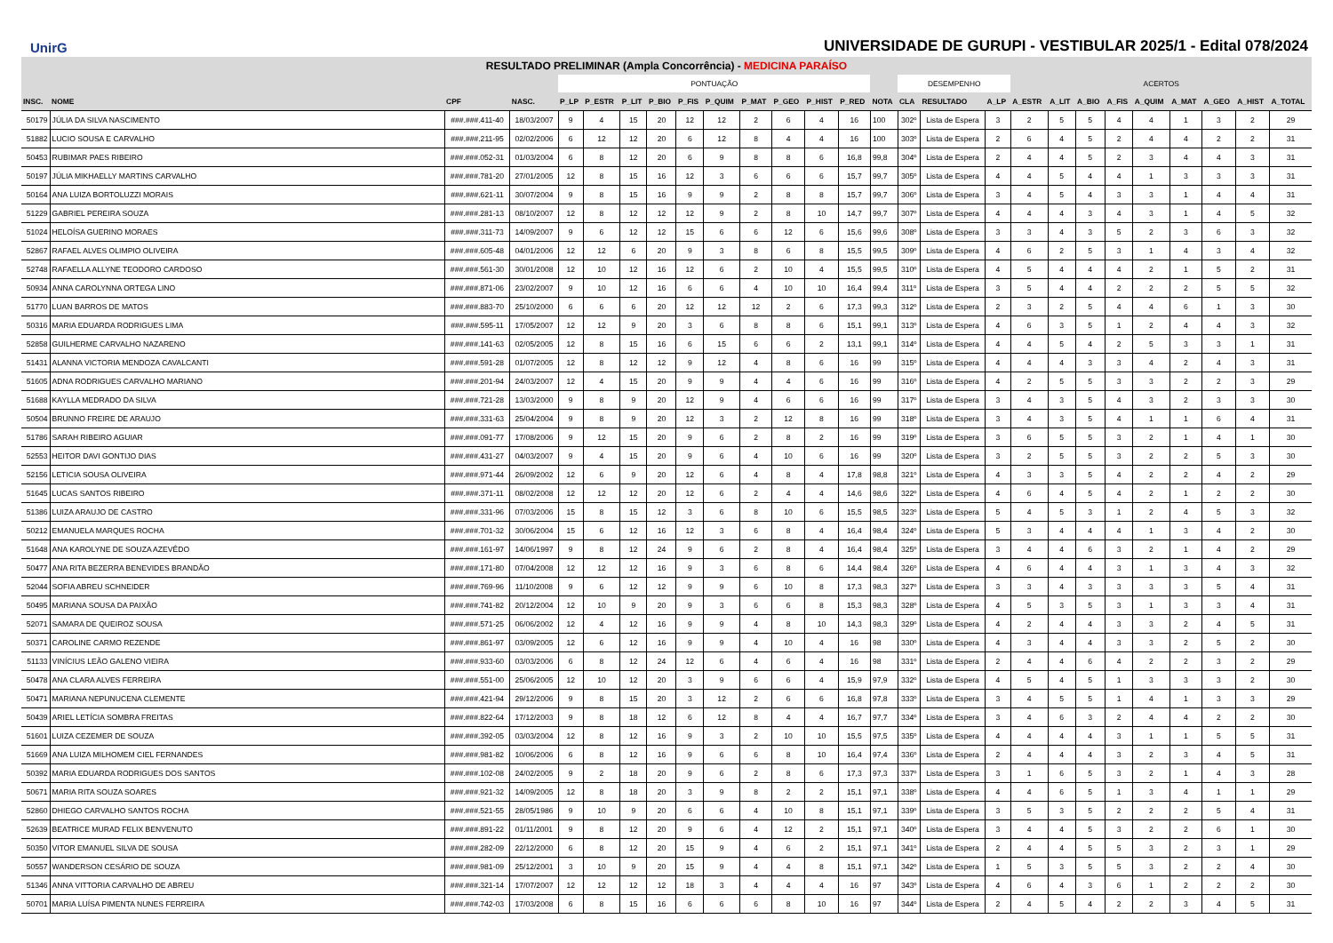UnirG
UNIVERSIDADE DE GURUPI - VESTIBULAR 2025/1 - Edital 078/2024
RESULTADO PRELIMINAR (Ampla Concorrência) - MEDICINA PARAÍSO
| | | | | PONTUAÇÃO | | | | | | | | | | | DESEMPENHO | | | ACERTOS | | | | | | | | |
| --- | --- | --- | --- | --- | --- | --- | --- | --- | --- | --- | --- | --- | --- | --- | --- | --- | --- | --- | --- | --- | --- | --- | --- | --- | --- | --- |
| INSC. | NOME | CPF | NASC. | P_LP | P_ESTR | P_LIT | P_BIO | P_FIS | P_QUIM | P_MAT | P_GEO | P_HIST | P_RED | NOTA | CLA | RESULTADO | A_LP | A_ESTR | A_LIT | A_BIO | A_FIS | A_QUIM | A_MAT | A_GEO | A_HIST | A_TOTAL |
| 50179 | JÚLIA DA SILVA NASCIMENTO | ###.###.411-40 | 18/03/2007 | 9 | 4 | 15 | 20 | 12 | 12 | 2 | 6 | 4 | 16 | 100 | 302º | Lista de Espera | 3 | 2 | 5 | 5 | 4 | 4 | 1 | 3 | 2 | 29 |
| 51882 | LUCIO SOUSA E CARVALHO | ###.###.211-95 | 02/02/2006 | 6 | 12 | 12 | 20 | 6 | 12 | 8 | 4 | 4 | 16 | 100 | 303º | Lista de Espera | 2 | 6 | 4 | 5 | 2 | 4 | 4 | 2 | 2 | 31 |
| 50453 | RUBIMAR PAES RIBEIRO | ###.###.052-31 | 01/03/2004 | 6 | 8 | 12 | 20 | 6 | 9 | 8 | 8 | 6 | 16,8 | 99,8 | 304º | Lista de Espera | 2 | 4 | 4 | 5 | 2 | 3 | 4 | 4 | 3 | 31 |
| 50197 | JÚLIA MIKHAELLY MARTINS CARVALHO | ###.###.781-20 | 27/01/2005 | 12 | 8 | 15 | 16 | 12 | 3 | 6 | 6 | 6 | 15,7 | 99,7 | 305º | Lista de Espera | 4 | 4 | 5 | 4 | 4 | 1 | 3 | 3 | 3 | 31 |
| 50164 | ANA LUIZA BORTOLUZZI MORAIS | ###.###.621-11 | 30/07/2004 | 9 | 8 | 15 | 16 | 9 | 9 | 2 | 8 | 8 | 15,7 | 99,7 | 306º | Lista de Espera | 3 | 4 | 5 | 4 | 3 | 3 | 1 | 4 | 4 | 31 |
| 51229 | GABRIEL PEREIRA SOUZA | ###.###.281-13 | 08/10/2007 | 12 | 8 | 12 | 12 | 12 | 9 | 2 | 8 | 10 | 14,7 | 99,7 | 307º | Lista de Espera | 4 | 4 | 4 | 3 | 4 | 3 | 1 | 4 | 5 | 32 |
| 51024 | HELOÍSA GUERINO MORAES | ###.###.311-73 | 14/09/2007 | 9 | 6 | 12 | 12 | 15 | 6 | 6 | 12 | 6 | 15,6 | 99,6 | 308º | Lista de Espera | 3 | 3 | 4 | 3 | 5 | 2 | 3 | 6 | 3 | 32 |
| 52867 | RAFAEL ALVES OLIMPIO OLIVEIRA | ###.###.605-48 | 04/01/2006 | 12 | 12 | 6 | 20 | 9 | 3 | 8 | 6 | 8 | 15,5 | 99,5 | 309º | Lista de Espera | 4 | 6 | 2 | 5 | 3 | 1 | 4 | 3 | 4 | 32 |
| 52748 | RAFAELLA ALLYNE TEODORO CARDOSO | ###.###.561-30 | 30/01/2008 | 12 | 10 | 12 | 16 | 12 | 6 | 2 | 10 | 4 | 15,5 | 99,5 | 310º | Lista de Espera | 4 | 5 | 4 | 4 | 4 | 2 | 1 | 5 | 2 | 31 |
| 50934 | ANNA CAROLYNNA ORTEGA LINO | ###.###.871-06 | 23/02/2007 | 9 | 10 | 12 | 16 | 6 | 6 | 4 | 10 | 10 | 16,4 | 99,4 | 311º | Lista de Espera | 3 | 5 | 4 | 4 | 2 | 2 | 2 | 5 | 5 | 32 |
| 51770 | LUAN BARROS DE MATOS | ###.###.883-70 | 25/10/2000 | 6 | 6 | 6 | 20 | 12 | 12 | 12 | 2 | 6 | 17,3 | 99,3 | 312º | Lista de Espera | 2 | 3 | 2 | 5 | 4 | 4 | 6 | 1 | 3 | 30 |
| 50316 | MARIA EDUARDA RODRIGUES LIMA | ###.###.595-11 | 17/05/2007 | 12 | 12 | 9 | 20 | 3 | 6 | 8 | 8 | 6 | 15,1 | 99,1 | 313º | Lista de Espera | 4 | 6 | 3 | 5 | 1 | 2 | 4 | 4 | 3 | 32 |
| 52858 | GUILHERME CARVALHO NAZARENO | ###.###.141-63 | 02/05/2005 | 12 | 8 | 15 | 16 | 6 | 15 | 6 | 6 | 2 | 13,1 | 99,1 | 314º | Lista de Espera | 4 | 4 | 5 | 4 | 2 | 5 | 3 | 3 | 1 | 31 |
| 51431 | ALANNA VICTORIA MENDOZA CAVALCANTI | ###.###.591-28 | 01/07/2005 | 12 | 8 | 12 | 12 | 9 | 12 | 4 | 8 | 6 | 16 | 99 | 315º | Lista de Espera | 4 | 4 | 4 | 3 | 3 | 4 | 2 | 4 | 3 | 31 |
| 51605 | ADNA RODRIGUES CARVALHO MARIANO | ###.###.201-94 | 24/03/2007 | 12 | 4 | 15 | 20 | 9 | 9 | 4 | 4 | 6 | 16 | 99 | 316º | Lista de Espera | 4 | 2 | 5 | 5 | 3 | 3 | 2 | 2 | 3 | 29 |
| 51688 | KAYLLA MEDRADO DA SILVA | ###.###.721-28 | 13/03/2000 | 9 | 8 | 9 | 20 | 12 | 9 | 4 | 6 | 6 | 16 | 99 | 317º | Lista de Espera | 3 | 4 | 3 | 5 | 4 | 3 | 2 | 3 | 3 | 30 |
| 50504 | BRUNNO FREIRE DE ARAUJO | ###.###.331-63 | 25/04/2004 | 9 | 8 | 9 | 20 | 12 | 3 | 2 | 12 | 8 | 16 | 99 | 318º | Lista de Espera | 3 | 4 | 3 | 5 | 4 | 1 | 1 | 6 | 4 | 31 |
| 51786 | SARAH RIBEIRO AGUIAR | ###.###.091-77 | 17/08/2006 | 9 | 12 | 15 | 20 | 9 | 6 | 2 | 8 | 2 | 16 | 99 | 319º | Lista de Espera | 3 | 6 | 5 | 5 | 3 | 2 | 1 | 4 | 1 | 30 |
| 52553 | HEITOR DAVI GONTIJO DIAS | ###.###.431-27 | 04/03/2007 | 9 | 4 | 15 | 20 | 9 | 6 | 4 | 10 | 6 | 16 | 99 | 320º | Lista de Espera | 3 | 2 | 5 | 5 | 3 | 2 | 2 | 5 | 3 | 30 |
| 52156 | LETICIA SOUSA OLIVEIRA | ###.###.971-44 | 26/09/2002 | 12 | 6 | 9 | 20 | 12 | 6 | 4 | 8 | 4 | 17,8 | 98,8 | 321º | Lista de Espera | 4 | 3 | 3 | 5 | 4 | 2 | 2 | 4 | 2 | 29 |
| 51645 | LUCAS SANTOS RIBEIRO | ###.###.371-11 | 08/02/2008 | 12 | 12 | 12 | 20 | 12 | 6 | 2 | 4 | 4 | 14,6 | 98,6 | 322º | Lista de Espera | 4 | 6 | 4 | 5 | 4 | 2 | 1 | 2 | 2 | 30 |
| 51386 | LUIZA ARAUJO DE CASTRO | ###.###.331-96 | 07/03/2006 | 15 | 8 | 15 | 12 | 3 | 6 | 8 | 10 | 6 | 15,5 | 98,5 | 323º | Lista de Espera | 5 | 4 | 5 | 3 | 1 | 2 | 4 | 5 | 3 | 32 |
| 50212 | EMANUELA MARQUES ROCHA | ###.###.701-32 | 30/06/2004 | 15 | 6 | 12 | 16 | 12 | 3 | 6 | 8 | 4 | 16,4 | 98,4 | 324º | Lista de Espera | 5 | 3 | 4 | 4 | 4 | 1 | 3 | 4 | 2 | 30 |
| 51648 | ANA KAROLYNE DE SOUZA AZEVÊDO | ###.###.161-97 | 14/06/1997 | 9 | 8 | 12 | 24 | 9 | 6 | 2 | 8 | 4 | 16,4 | 98,4 | 325º | Lista de Espera | 3 | 4 | 4 | 6 | 3 | 2 | 1 | 4 | 2 | 29 |
| 50477 | ANA RITA BEZERRA BENEVIDES BRANDÃO | ###.###.171-80 | 07/04/2008 | 12 | 12 | 12 | 16 | 9 | 3 | 6 | 8 | 6 | 14,4 | 98,4 | 326º | Lista de Espera | 4 | 6 | 4 | 4 | 3 | 1 | 3 | 4 | 3 | 32 |
| 52044 | SOFIA ABREU SCHNEIDER | ###.###.769-96 | 11/10/2008 | 9 | 6 | 12 | 12 | 9 | 9 | 6 | 10 | 8 | 17,3 | 98,3 | 327º | Lista de Espera | 3 | 3 | 4 | 3 | 3 | 3 | 3 | 5 | 4 | 31 |
| 50495 | MARIANA SOUSA DA PAIXÃO | ###.###.741-82 | 20/12/2004 | 12 | 10 | 9 | 20 | 9 | 3 | 6 | 6 | 8 | 15,3 | 98,3 | 328º | Lista de Espera | 4 | 5 | 3 | 5 | 3 | 1 | 3 | 3 | 4 | 31 |
| 52071 | SAMARA DE QUEIROZ SOUSA | ###.###.571-25 | 06/06/2002 | 12 | 4 | 12 | 16 | 9 | 9 | 4 | 8 | 10 | 14,3 | 98,3 | 329º | Lista de Espera | 4 | 2 | 4 | 4 | 3 | 3 | 2 | 4 | 5 | 31 |
| 50371 | CAROLINE CARMO REZENDE | ###.###.861-97 | 03/09/2005 | 12 | 6 | 12 | 16 | 9 | 9 | 4 | 10 | 4 | 16 | 98 | 330º | Lista de Espera | 4 | 3 | 4 | 4 | 3 | 3 | 2 | 5 | 2 | 30 |
| 51133 | VINÍCIUS LEÃO GALENO VIEIRA | ###.###.933-60 | 03/03/2006 | 6 | 8 | 12 | 24 | 12 | 6 | 4 | 6 | 4 | 16 | 98 | 331º | Lista de Espera | 2 | 4 | 4 | 6 | 4 | 2 | 2 | 3 | 2 | 29 |
| 50478 | ANA CLARA ALVES FERREIRA | ###.###.551-00 | 25/06/2005 | 12 | 10 | 12 | 20 | 3 | 9 | 6 | 6 | 4 | 15,9 | 97,9 | 332º | Lista de Espera | 4 | 5 | 4 | 5 | 1 | 3 | 3 | 3 | 2 | 30 |
| 50471 | MARIANA NEPUNUCENA CLEMENTE | ###.###.421-94 | 29/12/2006 | 9 | 8 | 15 | 20 | 3 | 12 | 2 | 6 | 6 | 16,8 | 97,8 | 333º | Lista de Espera | 3 | 4 | 5 | 5 | 1 | 4 | 1 | 3 | 3 | 29 |
| 50439 | ARIEL LETÍCIA SOMBRA FREITAS | ###.###.822-64 | 17/12/2003 | 9 | 8 | 18 | 12 | 6 | 12 | 8 | 4 | 4 | 16,7 | 97,7 | 334º | Lista de Espera | 3 | 4 | 6 | 3 | 2 | 4 | 4 | 2 | 2 | 30 |
| 51601 | LUIZA CEZEMER DE SOUZA | ###.###.392-05 | 03/03/2004 | 12 | 8 | 12 | 16 | 9 | 3 | 2 | 10 | 10 | 15,5 | 97,5 | 335º | Lista de Espera | 4 | 4 | 4 | 4 | 3 | 1 | 1 | 5 | 5 | 31 |
| 51669 | ANA LUIZA MILHOMEM CIEL FERNANDES | ###.###.981-82 | 10/06/2006 | 6 | 8 | 12 | 16 | 9 | 6 | 6 | 8 | 10 | 16,4 | 97,4 | 336º | Lista de Espera | 2 | 4 | 4 | 4 | 3 | 2 | 3 | 4 | 5 | 31 |
| 50392 | MARIA EDUARDA RODRIGUES DOS SANTOS | ###.###.102-08 | 24/02/2005 | 9 | 2 | 18 | 20 | 9 | 6 | 2 | 8 | 6 | 17,3 | 97,3 | 337º | Lista de Espera | 3 | 1 | 6 | 5 | 3 | 2 | 1 | 4 | 3 | 28 |
| 50671 | MARIA RITA SOUZA SOARES | ###.###.921-32 | 14/09/2005 | 12 | 8 | 18 | 20 | 3 | 9 | 8 | 2 | 2 | 15,1 | 97,1 | 338º | Lista de Espera | 4 | 4 | 6 | 5 | 1 | 3 | 4 | 1 | 1 | 29 |
| 52860 | DHIEGO CARVALHO SANTOS ROCHA | ###.###.521-55 | 28/05/1986 | 9 | 10 | 9 | 20 | 6 | 6 | 4 | 10 | 8 | 15,1 | 97,1 | 339º | Lista de Espera | 3 | 5 | 3 | 5 | 2 | 2 | 2 | 5 | 4 | 31 |
| 52639 | BEATRICE MURAD FELIX BENVENUTO | ###.###.891-22 | 01/11/2001 | 9 | 8 | 12 | 20 | 9 | 6 | 4 | 12 | 2 | 15,1 | 97,1 | 340º | Lista de Espera | 3 | 4 | 4 | 5 | 3 | 2 | 2 | 6 | 1 | 30 |
| 50350 | VITOR EMANUEL SILVA DE SOUSA | ###.###.282-09 | 22/12/2000 | 6 | 8 | 12 | 20 | 15 | 9 | 4 | 6 | 2 | 15,1 | 97,1 | 341º | Lista de Espera | 2 | 4 | 4 | 5 | 5 | 3 | 2 | 3 | 1 | 29 |
| 50557 | WANDERSON CESÁRIO DE SOUZA | ###.###.981-09 | 25/12/2001 | 3 | 10 | 9 | 20 | 15 | 9 | 4 | 4 | 8 | 15,1 | 97,1 | 342º | Lista de Espera | 1 | 5 | 3 | 5 | 5 | 3 | 2 | 2 | 4 | 30 |
| 51346 | ANNA VITTORIA CARVALHO DE ABREU | ###.###.321-14 | 17/07/2007 | 12 | 12 | 12 | 12 | 18 | 3 | 4 | 4 | 4 | 16 | 97 | 343º | Lista de Espera | 4 | 6 | 4 | 3 | 6 | 1 | 2 | 2 | 2 | 30 |
| 50701 | MARIA LUÍSA PIMENTA NUNES FERREIRA | ###.###.742-03 | 17/03/2008 | 6 | 8 | 15 | 16 | 6 | 6 | 6 | 8 | 10 | 16 | 97 | 344º | Lista de Espera | 2 | 4 | 5 | 4 | 2 | 2 | 3 | 4 | 5 | 31 |